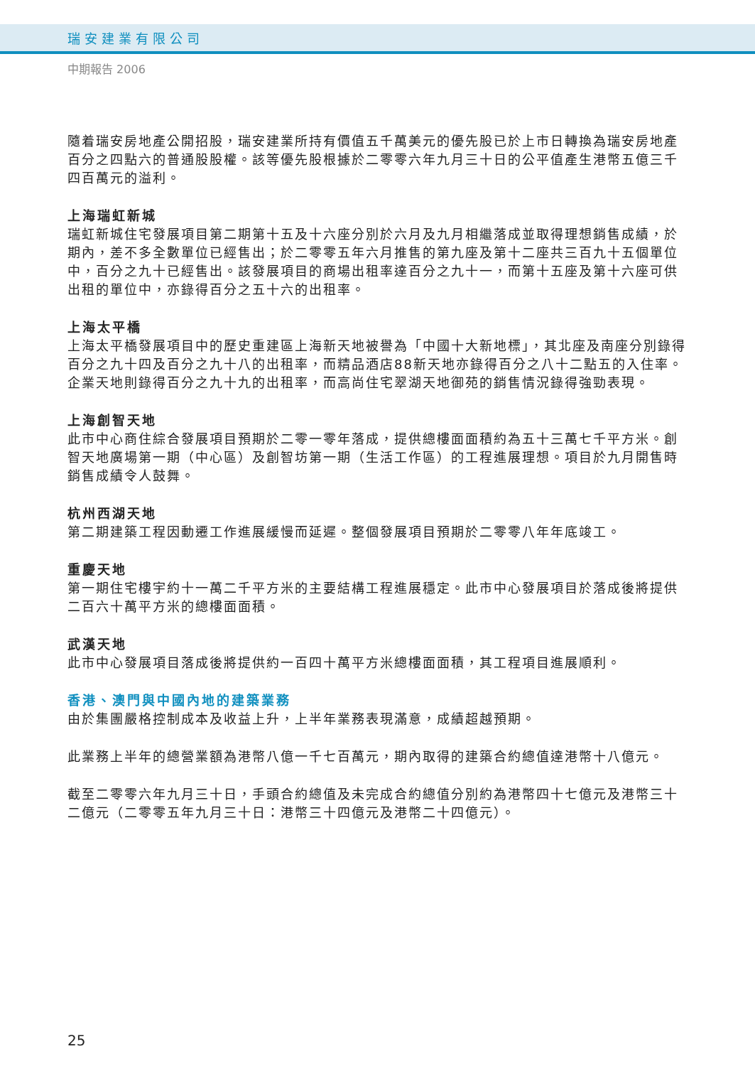瑞安建業有限公司
中期報告 2006
隨着瑞安房地產公開招股，瑞安建業所持有價值五千萬美元的優先股已於上市日轉換為瑞安房地產百分之四點六的普通股股權。該等優先股根據於二零零六年九月三十日的公平值產生港幣五億三千四百萬元的溢利。
上海瑞虹新城
瑞虹新城住宅發展項目第二期第十五及十六座分別於六月及九月相繼落成並取得理想銷售成績，於期內，差不多全數單位已經售出；於二零零五年六月推售的第九座及第十二座共三百九十五個單位中，百分之九十已經售出。該發展項目的商場出租率達百分之九十一，而第十五座及第十六座可供出租的單位中，亦錄得百分之五十六的出租率。
上海太平橋
上海太平橋發展項目中的歷史重建區上海新天地被譽為「中國十大新地標」，其北座及南座分別錄得百分之九十四及百分之九十八的出租率，而精品酒店88新天地亦錄得百分之八十二點五的入住率。企業天地則錄得百分之九十九的出租率，而高尚住宅翠湖天地御苑的銷售情況錄得強勁表現。
上海創智天地
此市中心商住綜合發展項目預期於二零一零年落成，提供總樓面面積約為五十三萬七千平方米。創智天地廣場第一期（中心區）及創智坊第一期（生活工作區）的工程進展理想。項目於九月開售時銷售成績令人鼓舞。
杭州西湖天地
第二期建築工程因動遷工作進展緩慢而延遲。整個發展項目預期於二零零八年年底竣工。
重慶天地
第一期住宅樓宇約十一萬二千平方米的主要結構工程進展穩定。此市中心發展項目於落成後將提供二百六十萬平方米的總樓面面積。
武漢天地
此市中心發展項目落成後將提供約一百四十萬平方米總樓面面積，其工程項目進展順利。
香港、澳門與中國內地的建築業務
由於集團嚴格控制成本及收益上升，上半年業務表現滿意，成績超越預期。
此業務上半年的總營業額為港幣八億一千七百萬元，期內取得的建築合約總值達港幣十八億元。
截至二零零六年九月三十日，手頭合約總值及未完成合約總值分別約為港幣四十七億元及港幣三十二億元（二零零五年九月三十日：港幣三十四億元及港幣二十四億元）。
25